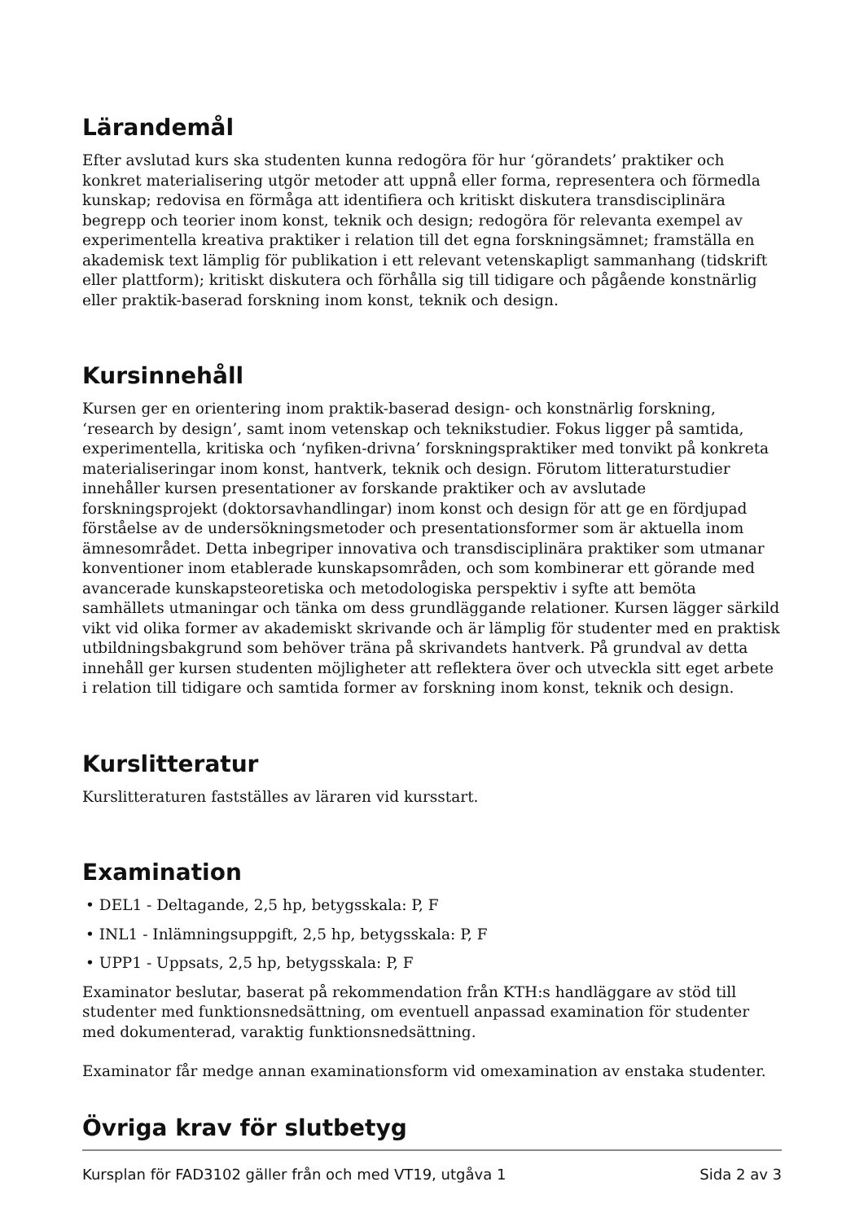Lärandemål
Efter avslutad kurs ska studenten kunna redogöra för hur ‘görandets’ praktiker och konkret materialisering utgör metoder att uppnå eller forma, representera och förmedla kunskap; redovisa en förmåga att identifiera och kritiskt diskutera transdisciplinära begrepp och teorier inom konst, teknik och design; redogöra för relevanta exempel av experimentella kreativa praktiker i relation till det egna forskningsämnet; framställa en akademisk text lämplig för publikation i ett relevant vetenskapligt sammanhang (tidskrift eller plattform); kritiskt diskutera och förhålla sig till tidigare och pågående konstnärlig eller praktik-baserad forskning inom konst, teknik och design.
Kursinnehåll
Kursen ger en orientering inom praktik-baserad design- och konstnärlig forskning, ‘research by design’, samt inom vetenskap och teknikstudier. Fokus ligger på samtida, experimentella, kritiska och ‘nyfiken-drivna’ forskningspraktiker med tonvikt på konkreta materialiseringar inom konst, hantverk, teknik och design. Förutom litteraturstudier innehåller kursen presentationer av forskande praktiker och av avslutade forskningsprojekt (doktorsavhandlingar) inom konst och design för att ge en fördjupad förståelse av de undersökningsmetoder och presentationsformer som är aktuella inom ämnesområdet. Detta inbegriper innovativa och transdisciplinära praktiker som utmanar konventioner inom etablerade kunskapsområden, och som kombinerar ett görande med avancerade kunskapsteoretiska och metodologiska perspektiv i syfte att bemöta samhällets utmaningar och tänka om dess grundläggande relationer. Kursen lägger särkild vikt vid olika former av akademiskt skrivande och är lämplig för studenter med en praktisk utbildningsbakgrund som behöver träna på skrivandets hantverk. På grundval av detta innehåll ger kursen studenten möjligheter att reflektera över och utveckla sitt eget arbete i relation till tidigare och samtida former av forskning inom konst, teknik och design.
Kurslitteratur
Kurslitteraturen fastställes av läraren vid kursstart.
Examination
• DEL1 - Deltagande, 2,5 hp, betygsskala: P, F
• INL1 - Inlämningsuppgift, 2,5 hp, betygsskala: P, F
• UPP1 - Uppsats, 2,5 hp, betygsskala: P, F
Examinator beslutar, baserat på rekommendation från KTH:s handläggare av stöd till studenter med funktionsnedsättning, om eventuell anpassad examination för studenter med dokumenterad, varaktig funktionsnedsättning.
Examinator får medge annan examinationsform vid omexamination av enstaka studenter.
Övriga krav för slutbetyg
Kursplan för FAD3102 gäller från och med VT19, utgåva 1 Sida 2 av 3